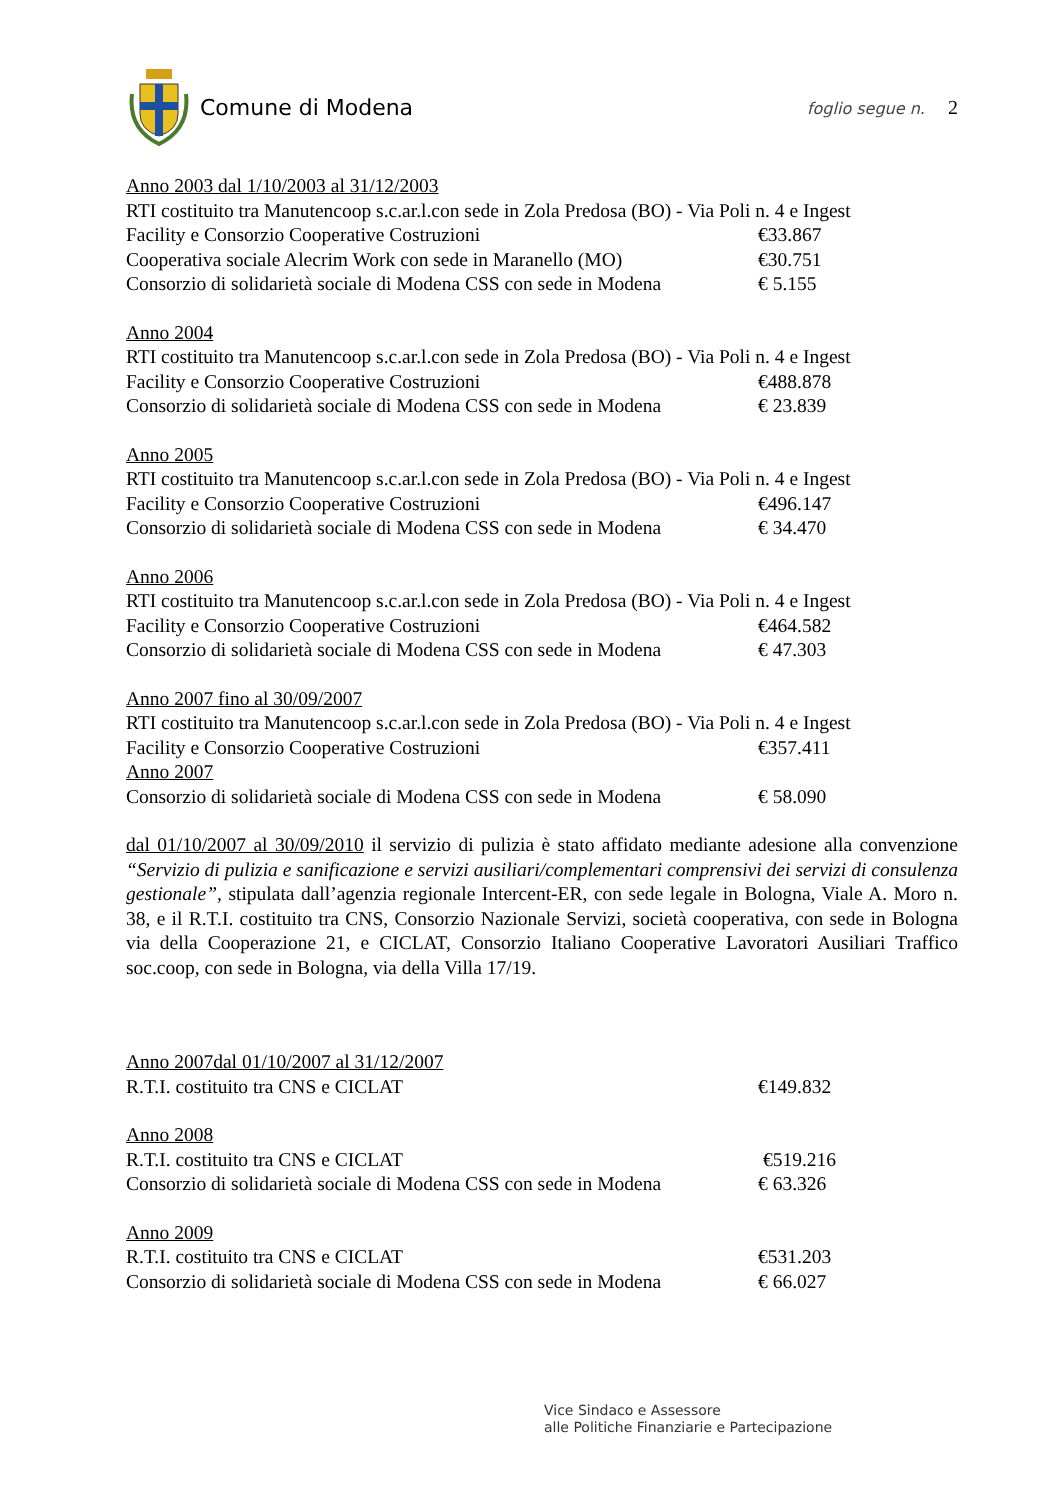Comune di Modena
foglio segue n. 2
Anno 2003 dal 1/10/2003 al 31/12/2003
RTI costituito tra Manutencoop s.c.ar.l.con sede in Zola Predosa (BO) - Via Poli n. 4 e Ingest
Facility e Consorzio Cooperative Costruzioni €33.867
Cooperativa sociale Alecrim Work con sede in Maranello (MO) €30.751
Consorzio di solidarietà sociale di Modena CSS con sede in Modena € 5.155
Anno 2004
RTI costituito tra Manutencoop s.c.ar.l.con sede in Zola Predosa (BO) - Via Poli n. 4 e Ingest
Facility e Consorzio Cooperative Costruzioni €488.878
Consorzio di solidarietà sociale di Modena CSS con sede in Modena € 23.839
Anno 2005
RTI costituito tra Manutencoop s.c.ar.l.con sede in Zola Predosa (BO) - Via Poli n. 4 e Ingest
Facility e Consorzio Cooperative Costruzioni €496.147
Consorzio di solidarietà sociale di Modena CSS con sede in Modena € 34.470
Anno 2006
RTI costituito tra Manutencoop s.c.ar.l.con sede in Zola Predosa (BO) - Via Poli n. 4 e Ingest
Facility e Consorzio Cooperative Costruzioni €464.582
Consorzio di solidarietà sociale di Modena CSS con sede in Modena € 47.303
Anno 2007 fino al 30/09/2007
RTI costituito tra Manutencoop s.c.ar.l.con sede in Zola Predosa (BO) - Via Poli n. 4 e Ingest
Facility e Consorzio Cooperative Costruzioni €357.411
Anno 2007
Consorzio di solidarietà sociale di Modena CSS con sede in Modena € 58.090
dal 01/10/2007 al 30/09/2010 il servizio di pulizia è stato affidato mediante adesione alla convenzione “Servizio di pulizia e sanificazione e servizi ausiliari/complementari comprensivi dei servizi di consulenza gestionale”, stipulata dall’agenzia regionale Intercent-ER, con sede legale in Bologna, Viale A. Moro n. 38, e il R.T.I. costituito tra CNS, Consorzio Nazionale Servizi, società cooperativa, con sede in Bologna via della Cooperazione 21, e CICLAT, Consorzio Italiano Cooperative Lavoratori Ausiliari Traffico soc.coop, con sede in Bologna, via della Villa 17/19.
Anno 2007dal 01/10/2007 al 31/12/2007
R.T.I. costituito tra CNS e CICLAT €149.832
Anno 2008
R.T.I. costituito tra CNS e CICLAT €519.216
Consorzio di solidarietà sociale di Modena CSS con sede in Modena € 63.326
Anno 2009
R.T.I. costituito tra CNS e CICLAT €531.203
Consorzio di solidarietà sociale di Modena CSS con sede in Modena € 66.027
Vice Sindaco e Assessore
alle Politiche Finanziarie e Partecipazione